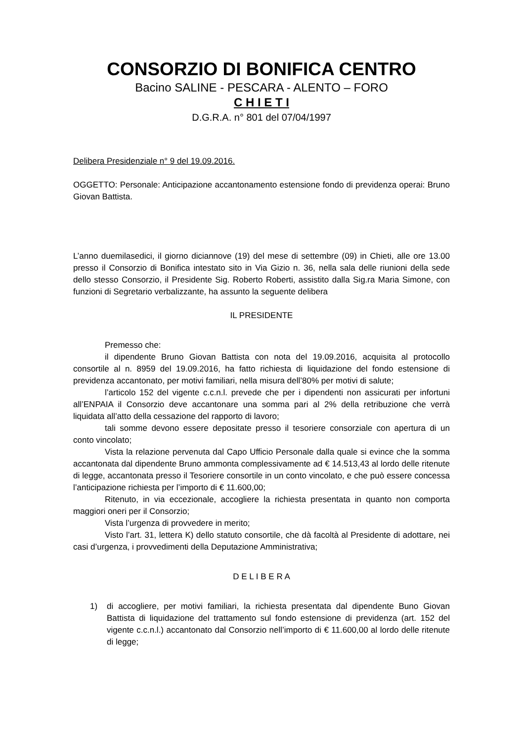CONSORZIO DI BONIFICA CENTRO
Bacino SALINE - PESCARA - ALENTO – FORO
C H I E T I
D.G.R.A. n° 801 del 07/04/1997
Delibera Presidenziale n° 9 del 19.09.2016.
OGGETTO: Personale: Anticipazione accantonamento estensione fondo di previdenza operai: Bruno Giovan Battista.
L’anno duemilasedici, il giorno diciannove (19) del mese di settembre (09) in Chieti, alle ore 13.00 presso il Consorzio di Bonifica intestato sito in Via Gizio n. 36, nella sala delle riunioni della sede dello stesso Consorzio, il Presidente Sig. Roberto Roberti, assistito dalla Sig.ra Maria Simone, con funzioni di Segretario verbalizzante, ha assunto la seguente delibera
IL PRESIDENTE
Premesso che:
il dipendente Bruno Giovan Battista con nota del 19.09.2016, acquisita al protocollo consortile al n. 8959 del 19.09.2016, ha fatto richiesta di liquidazione del fondo estensione di previdenza accantonato, per motivi familiari, nella misura dell’80% per motivi di salute;
l’articolo 152 del vigente c.c.n.l. prevede che per i dipendenti non assicurati per infortuni all’ENPAIA il Consorzio deve accantonare una somma pari al 2% della retribuzione che verrà liquidata all’atto della cessazione del rapporto di lavoro;
tali somme devono essere depositate presso il tesoriere consorziale con apertura di un conto vincolato;
Vista la relazione pervenuta dal Capo Ufficio Personale dalla quale si evince che la somma accantonata dal dipendente Bruno ammonta complessivamente ad € 14.513,43 al lordo delle ritenute di legge, accantonata presso il Tesoriere consortile in un conto vincolato, e che può essere concessa l’anticipazione richiesta per l’importo di € 11.600,00;
Ritenuto, in via eccezionale, accogliere la richiesta presentata in quanto non comporta maggiori oneri per il Consorzio;
Vista l’urgenza di provvedere in merito;
Visto l’art. 31, lettera K) dello statuto consortile, che dà facoltà al Presidente di adottare, nei casi d’urgenza, i provvedimenti della Deputazione Amministrativa;
D E L I B E R A
1) di accogliere, per motivi familiari, la richiesta presentata dal dipendente Buno Giovan Battista di liquidazione del trattamento sul fondo estensione di previdenza (art. 152 del vigente c.c.n.l.) accantonato dal Consorzio nell’importo di € 11.600,00 al lordo delle ritenute di legge;